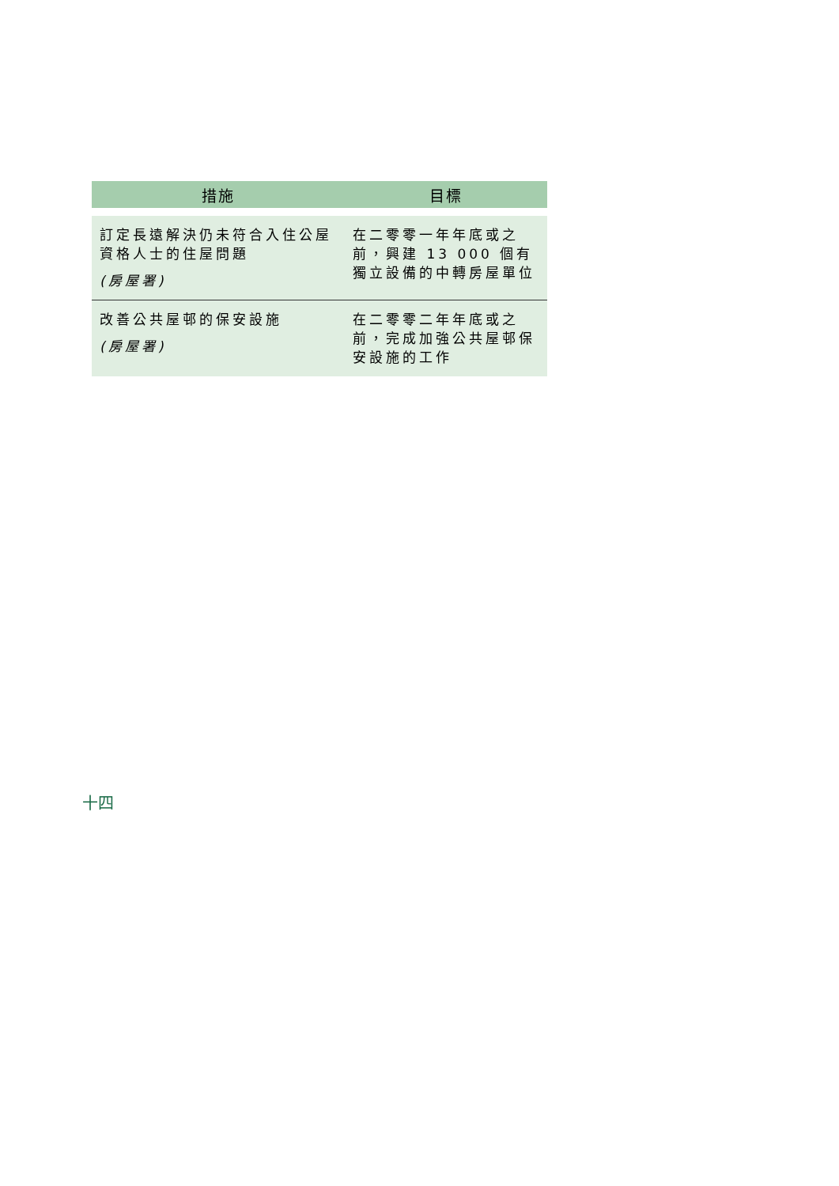| 措施 | 目標 |
| --- | --- |
| 訂定長遠解決仍未符合入住公屋資格人士的住屋問題 (房屋署) | 在二零零一年年底或之前，興建 13 000 個有獨立設備的中轉房屋單位 |
| 改善公共屋邨的保安設施 (房屋署) | 在二零零二年年底或之前，完成加強公共屋邨保安設施的工作 |
十四